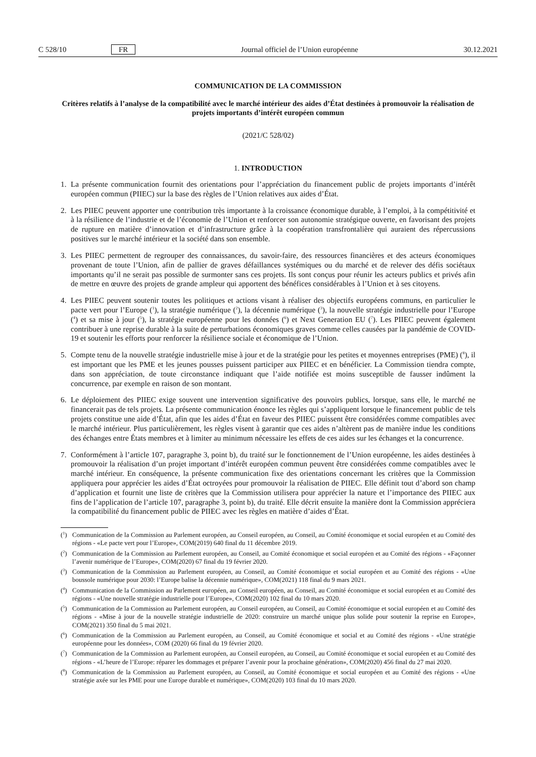C 528/10 FR Journal officiel de l’Union européenne 30.12.2021
COMMUNICATION DE LA COMMISSION
Critères relatifs à l’analyse de la compatibilité avec le marché intérieur des aides d’État destinées à promouvoir la réalisation de projets importants d’intérêt européen commun
(2021/C 528/02)
1. INTRODUCTION
1. La présente communication fournit des orientations pour l’appréciation du financement public de projets importants d’intérêt européen commun (PIIEC) sur la base des règles de l’Union relatives aux aides d’État.
2. Les PIIEC peuvent apporter une contribution très importante à la croissance économique durable, à l’emploi, à la compétitivité et à la résilience de l’industrie et de l’économie de l’Union et renforcer son autonomie stratégique ouverte, en favorisant des projets de rupture en matière d’innovation et d’infrastructure grâce à la coopération transfrontalière qui auraient des répercussions positives sur le marché intérieur et la société dans son ensemble.
3. Les PIIEC permettent de regrouper des connaissances, du savoir-faire, des ressources financières et des acteurs économiques provenant de toute l’Union, afin de pallier de graves défaillances systémiques ou du marché et de relever des défis sociétaux importants qu’il ne serait pas possible de surmonter sans ces projets. Ils sont conçus pour réunir les acteurs publics et privés afin de mettre en œuvre des projets de grande ampleur qui apportent des bénéfices considérables à l’Union et à ses citoyens.
4. Les PIIEC peuvent soutenir toutes les politiques et actions visant à réaliser des objectifs européens communs, en particulier le pacte vert pour l’Europe (<sup>1</sup>), la stratégie numérique (<sup>2</sup>), la décennie numérique (<sup>3</sup>), la nouvelle stratégie industrielle pour l’Europe (<sup>4</sup>) et sa mise à jour (<sup>5</sup>), la stratégie européenne pour les données (<sup>6</sup>) et Next Generation EU (<sup>7</sup>). Les PIIEC peuvent également contribuer à une reprise durable à la suite de perturbations économiques graves comme celles causées par la pandémie de COVID-19 et soutenir les efforts pour renforcer la résilience sociale et économique de l’Union.
5. Compte tenu de la nouvelle stratégie industrielle mise à jour et de la stratégie pour les petites et moyennes entreprises (PME) (<sup>8</sup>), il est important que les PME et les jeunes pousses puissent participer aux PIIEC et en bénéficier. La Commission tiendra compte, dans son appréciation, de toute circonstance indiquant que l’aide notifiée est moins susceptible de fausser indûment la concurrence, par exemple en raison de son montant.
6. Le déploiement des PIIEC exige souvent une intervention significative des pouvoirs publics, lorsque, sans elle, le marché ne financerait pas de tels projets. La présente communication énonce les règles qui s’appliquent lorsque le financement public de tels projets constitue une aide d’État, afin que les aides d’État en faveur des PIIEC puissent être considérées comme compatibles avec le marché intérieur. Plus particulièrement, les règles visent à garantir que ces aides n’altèrent pas de manière indue les conditions des échanges entre États membres et à limiter au minimum nécessaire les effets de ces aides sur les échanges et la concurrence.
7. Conformément à l’article 107, paragraphe 3, point b), du traité sur le fonctionnement de l’Union européenne, les aides destinées à promouvoir la réalisation d’un projet important d’intérêt européen commun peuvent être considérées comme compatibles avec le marché intérieur. En conséquence, la présente communication fixe des orientations concernant les critères que la Commission appliquera pour apprécier les aides d’État octroyées pour promouvoir la réalisation de PIIEC. Elle définit tout d’abord son champ d’application et fournit une liste de critères que la Commission utilisera pour apprécier la nature et l’importance des PIIEC aux fins de l’application de l’article 107, paragraphe 3, point b), du traité. Elle décrit ensuite la manière dont la Commission appréciera la compatibilité du financement public de PIIEC avec les règles en matière d’aides d’État.
(<sup>1</sup>) Communication de la Commission au Parlement européen, au Conseil européen, au Conseil, au Comité économique et social européen et au Comité des régions - «Le pacte vert pour l’Europe», COM(2019) 640 final du 11 décembre 2019.
(<sup>2</sup>) Communication de la Commission au Parlement européen, au Conseil, au Comité économique et social européen et au Comité des régions - «Façonner l’avenir numérique de l’Europe», COM(2020) 67 final du 19 février 2020.
(<sup>3</sup>) Communication de la Commission au Parlement européen, au Conseil, au Comité économique et social européen et au Comité des régions - «Une boussole numérique pour 2030: l’Europe balise la décennie numérique», COM(2021) 118 final du 9 mars 2021.
(<sup>4</sup>) Communication de la Commission au Parlement européen, au Conseil européen, au Conseil, au Comité économique et social européen et au Comité des régions - «Une nouvelle stratégie industrielle pour l’Europe», COM(2020) 102 final du 10 mars 2020.
(<sup>5</sup>) Communication de la Commission au Parlement européen, au Conseil européen, au Conseil, au Comité économique et social européen et au Comité des régions - «Mise à jour de la nouvelle stratégie industrielle de 2020: construire un marché unique plus solide pour soutenir la reprise en Europe», COM(2021) 350 final du 5 mai 2021.
(<sup>6</sup>) Communication de la Commission au Parlement européen, au Conseil, au Comité économique et social et au Comité des régions - «Une stratégie européenne pour les données», COM (2020) 66 final du 19 février 2020.
(<sup>7</sup>) Communication de la Commission au Parlement européen, au Conseil européen, au Conseil, au Comité économique et social européen et au Comité des régions - «L’heure de l’Europe: réparer les dommages et préparer l’avenir pour la prochaine génération», COM(2020) 456 final du 27 mai 2020.
(<sup>8</sup>) Communication de la Commission au Parlement européen, au Conseil, au Comité économique et social européen et au Comité des régions - «Une stratégie axée sur les PME pour une Europe durable et numérique», COM(2020) 103 final du 10 mars 2020.